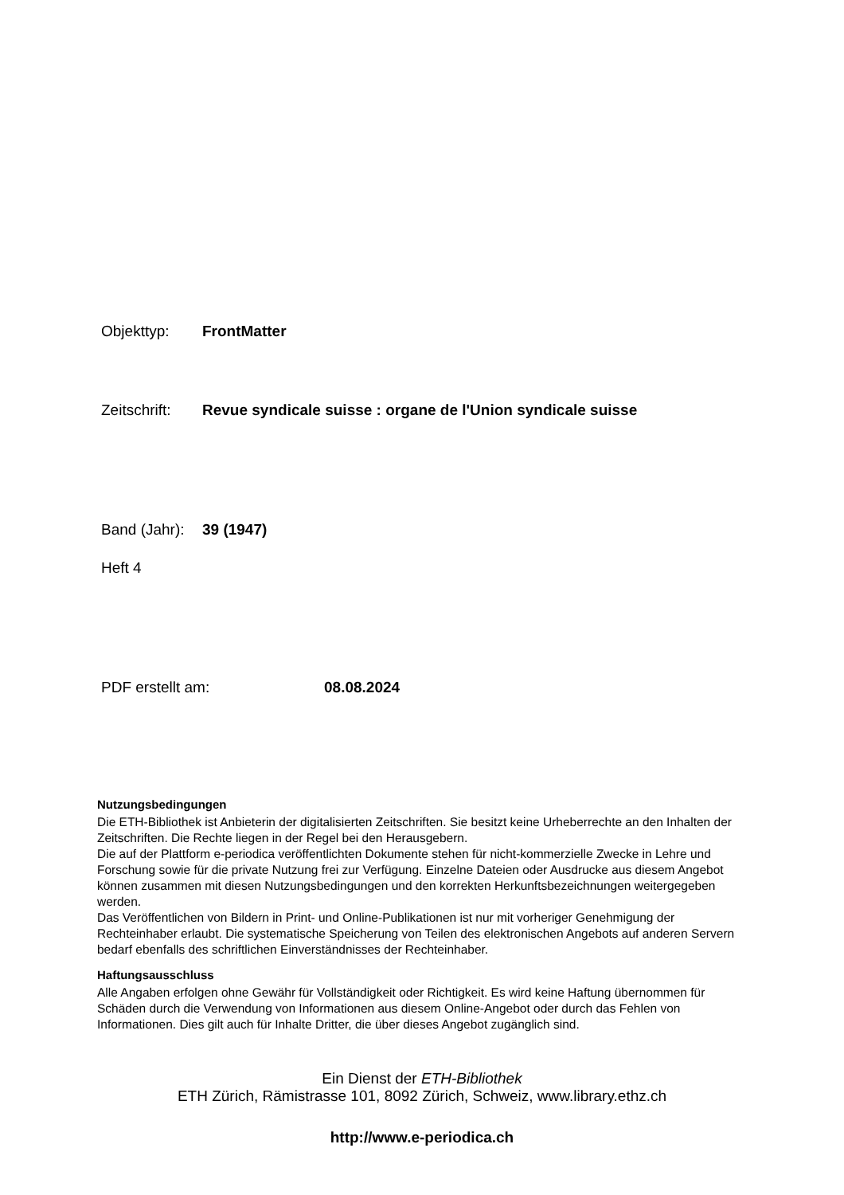Objekttyp: FrontMatter
Zeitschrift: Revue syndicale suisse : organe de l'Union syndicale suisse
Band (Jahr): 39 (1947)
Heft 4
PDF erstellt am: 08.08.2024
Nutzungsbedingungen
Die ETH-Bibliothek ist Anbieterin der digitalisierten Zeitschriften. Sie besitzt keine Urheberrechte an den Inhalten der Zeitschriften. Die Rechte liegen in der Regel bei den Herausgebern.
Die auf der Plattform e-periodica veröffentlichten Dokumente stehen für nicht-kommerzielle Zwecke in Lehre und Forschung sowie für die private Nutzung frei zur Verfügung. Einzelne Dateien oder Ausdrucke aus diesem Angebot können zusammen mit diesen Nutzungsbedingungen und den korrekten Herkunftsbezeichnungen weitergegeben werden.
Das Veröffentlichen von Bildern in Print- und Online-Publikationen ist nur mit vorheriger Genehmigung der Rechteinhaber erlaubt. Die systematische Speicherung von Teilen des elektronischen Angebots auf anderen Servern bedarf ebenfalls des schriftlichen Einverständnisses der Rechteinhaber.
Haftungsausschluss
Alle Angaben erfolgen ohne Gewähr für Vollständigkeit oder Richtigkeit. Es wird keine Haftung übernommen für Schäden durch die Verwendung von Informationen aus diesem Online-Angebot oder durch das Fehlen von Informationen. Dies gilt auch für Inhalte Dritter, die über dieses Angebot zugänglich sind.
Ein Dienst der ETH-Bibliothek
ETH Zürich, Rämistrasse 101, 8092 Zürich, Schweiz, www.library.ethz.ch
http://www.e-periodica.ch